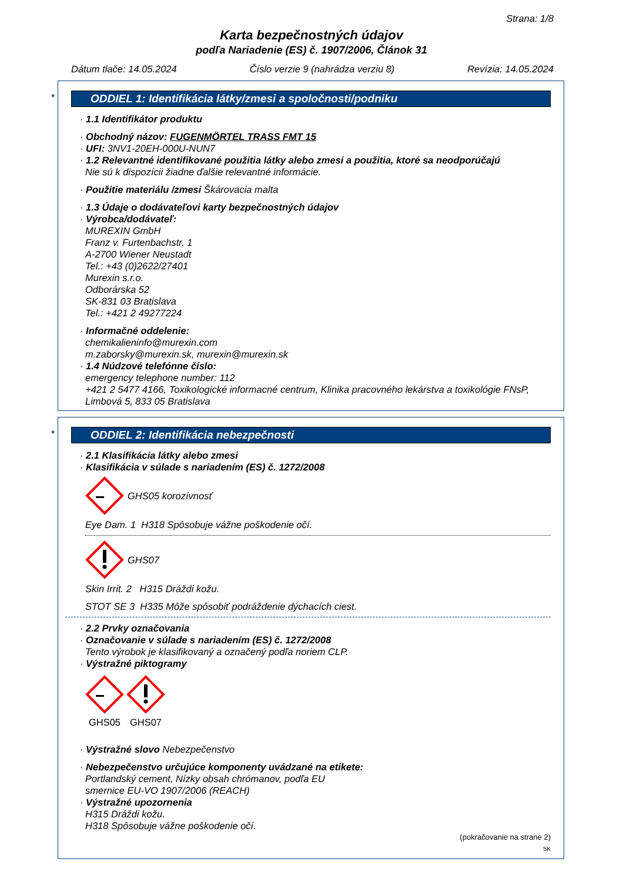Strana: 1/8
Karta bezpečnostných údajov
podľa Nariadenie (ES) č. 1907/2006, Článok 31
Dátum tlače: 14.05.2024 Číslo verzie 9 (nahrádza verziu 8) Revízia: 14.05.2024
*
ODDIEL 1: Identifikácia látky/zmesi a spoločnosti/podniku
· 1.1 Identifikátor produktu
· Obchodný názov: FUGENMÖRTEL TRASS FMT 15
· UFI: 3NV1-20EH-000U-NUN7
· 1.2 Relevantné identifikované použitia látky alebo zmesi a použitia, ktoré sa neodporúčajú
Nie sú k dispozícii žiadne ďalšie relevantné informácie.
· Použitie materiálu /zmesi Škárovacia malta
· 1.3 Údaje o dodávateľovi karty bezpečnostných údajov
· Výrobca/dodávateľ:
MUREXIN GmbH
Franz v. Furtenbachstr. 1
A-2700 Wiener Neustadt
Tel.: +43 (0)2622/27401
Murexin s.r.o.
Odborárska 52
SK-831 03 Bratislava
Tel.: +421 2 49277224
· Informačné oddelenie:
chemikalieninfo@murexin.com
m.zaborsky@murexin.sk, murexin@murexin.sk
· 1.4 Núdzové telefónne číslo:
emergency telephone number: 112
+421 2 5477 4166, Toxikologické informacné centrum, Klinika pracovného lekárstva a toxikológie FNsP, Limbová 5, 833 05 Bratislava
*
ODDIEL 2: Identifikácia nebezpečnosti
· 2.1 Klasifikácia látky alebo zmesi
· Klasifikácia v súlade s nariadením (ES) č. 1272/2008
GHS05 korozívnosť
Eye Dam. 1 H318 Spôsobuje vážne poškodenie očí.
GHS07
Skin Irrit. 2 H315 Dráždi kožu.
STOT SE 3 H335 Môže spôsobiť podráždenie dýchacích ciest.
· 2.2 Prvky označovania
· Označovanie v súlade s nariadením (ES) č. 1272/2008
Tento výrobok je klasifikovaný a označený podľa noriem CLP.
· Výstražné piktogramy
GHS05
GHS07
· Výstražné slovo Nebezpečenstvo
· Nebezpečenstvo určujúce komponenty uvádzané na etikete:
Portlandský cement, Nízky obsah chrómanov, podľa EU
smernice EU-VO 1907/2006 (REACH)
· Výstražné upozornenia
H315 Dráždi kožu.
H318 Spôsobuje vážne poškodenie očí.
(pokračovanie na strane 2)
SK